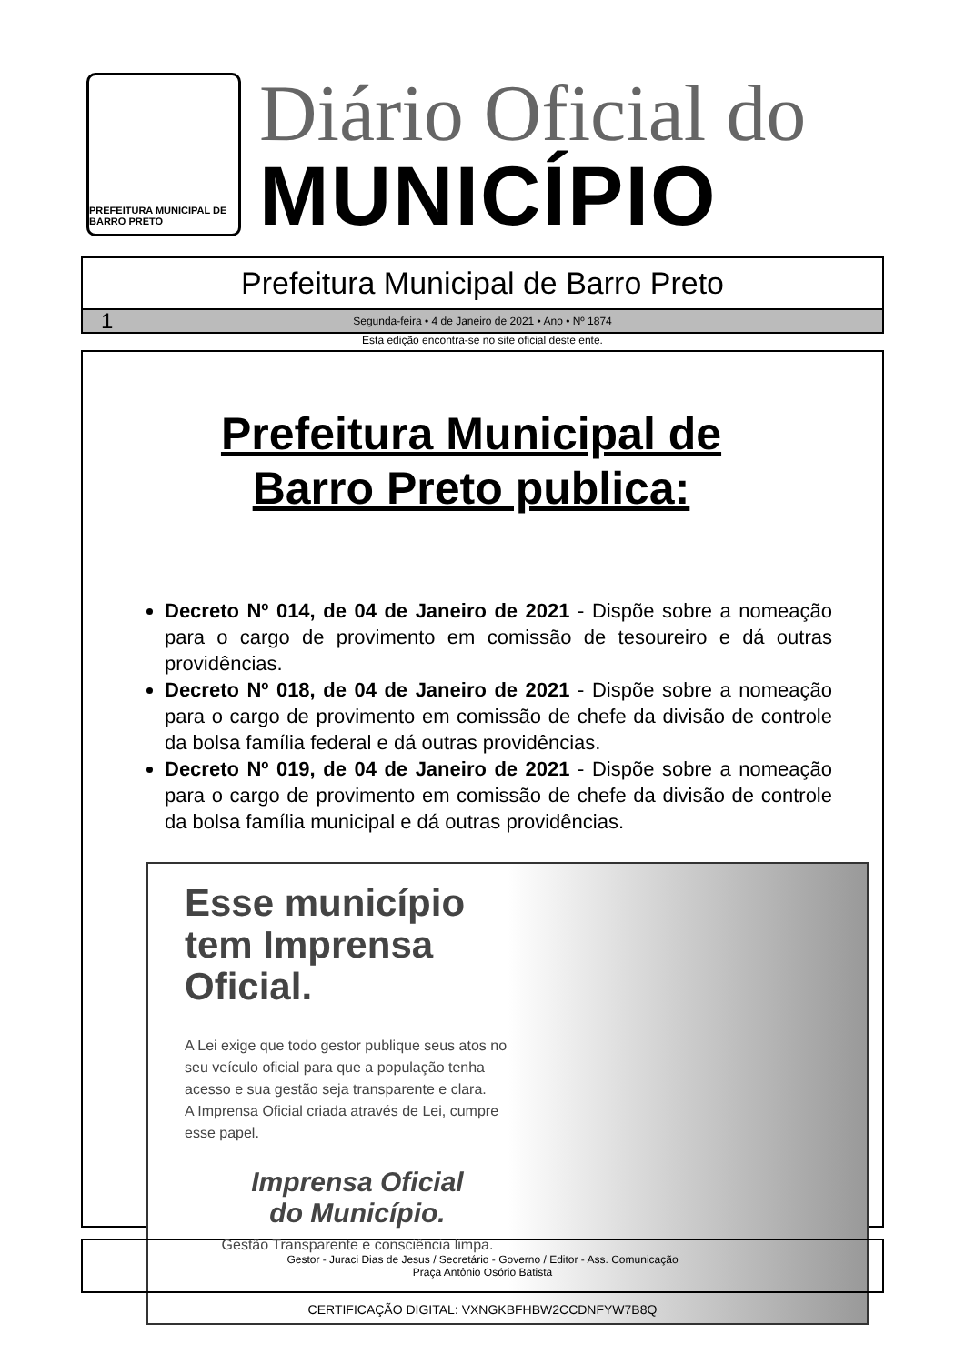PREFEITURA MUNICIPAL DE BARRO PRETO
Diário Oficial do
MUNICÍPIO
Prefeitura Municipal de Barro Preto
1 Segunda-feira • 4 de Janeiro de 2021 • Ano • Nº 1874
Esta edição encontra-se no site oficial deste ente.
Prefeitura Municipal de
Barro Preto publica:
Decreto Nº 014, de 04 de Janeiro de 2021 - Dispõe sobre a nomeação para o cargo de provimento em comissão de tesoureiro e dá outras providências.
Decreto Nº 018, de 04 de Janeiro de 2021 - Dispõe sobre a nomeação para o cargo de provimento em comissão de chefe da divisão de controle da bolsa família federal e dá outras providências.
Decreto Nº 019, de 04 de Janeiro de 2021 - Dispõe sobre a nomeação para o cargo de provimento em comissão de chefe da divisão de controle da bolsa família municipal e dá outras providências.
Esse município tem Imprensa Oficial.
A Lei exige que todo gestor publique seus atos no seu veículo oficial para que a população tenha acesso e sua gestão seja transparente e clara.
A Imprensa Oficial criada através de Lei, cumpre esse papel.
Imprensa Oficial
do Município.
Gestão Transparente e consciência limpa.
Gestor - Juraci Dias de Jesus / Secretário - Governo / Editor - Ass. Comunicação
Praça Antônio Osório Batista
CERTIFICAÇÃO DIGITAL: VXNGKBFHBW2CCDNFYW7B8Q